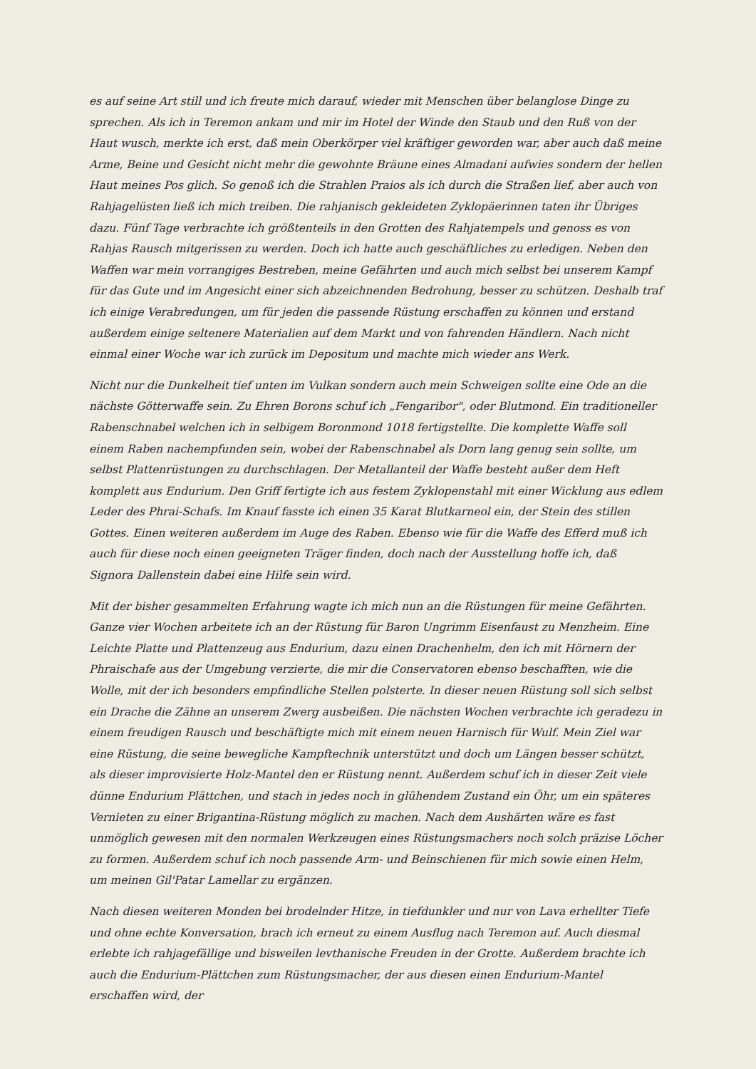es auf seine Art still und ich freute mich darauf, wieder mit Menschen über belanglose Dinge zu sprechen. Als ich in Teremon ankam und mir im Hotel der Winde den Staub und den Ruß von der Haut wusch, merkte ich erst, daß mein Oberkörper viel kräftiger geworden war, aber auch daß meine Arme, Beine und Gesicht nicht mehr die gewohnte Bräune eines Almadani aufwies sondern der hellen Haut meines Pos glich. So genoß ich die Strahlen Praios als ich durch die Straßen lief, aber auch von Rahjagelüsten ließ ich mich treiben. Die rahjanisch gekleideten Zyklopäerinnen taten ihr Übriges dazu. Fünf Tage verbrachte ich größtenteils in den Grotten des Rahjatempels und genoss es von Rahjas Rausch mitgerissen zu werden. Doch ich hatte auch geschäftliches zu erledigen. Neben den Waffen war mein vorrangiges Bestreben, meine Gefährten und auch mich selbst bei unserem Kampf für das Gute und im Angesicht einer sich abzeichnenden Bedrohung, besser zu schützen. Deshalb traf ich einige Verabredungen, um für jeden die passende Rüstung erschaffen zu können und erstand außerdem einige seltenere Materialien auf dem Markt und von fahrenden Händlern. Nach nicht einmal einer Woche war ich zurück im Depositum und machte mich wieder ans Werk.
Nicht nur die Dunkelheit tief unten im Vulkan sondern auch mein Schweigen sollte eine Ode an die nächste Götterwaffe sein. Zu Ehren Borons schuf ich „Fengaribor", oder Blutmond. Ein traditioneller Rabenschnabel welchen ich in selbigem Boronmond 1018 fertigstellte. Die komplette Waffe soll einem Raben nachempfunden sein, wobei der Rabenschnabel als Dorn lang genug sein sollte, um selbst Plattenrüstungen zu durchschlagen. Der Metallanteil der Waffe besteht außer dem Heft komplett aus Endurium. Den Griff fertigte ich aus festem Zyklopenstahl mit einer Wicklung aus edlem Leder des Phrai-Schafs. Im Knauf fasste ich einen 35 Karat Blutkarneol ein, der Stein des stillen Gottes. Einen weiteren außerdem im Auge des Raben. Ebenso wie für die Waffe des Efferd muß ich auch für diese noch einen geeigneten Träger finden, doch nach der Ausstellung hoffe ich, daß Signora Dallenstein dabei eine Hilfe sein wird.
Mit der bisher gesammelten Erfahrung wagte ich mich nun an die Rüstungen für meine Gefährten. Ganze vier Wochen arbeitete ich an der Rüstung für Baron Ungrimm Eisenfaust zu Menzheim. Eine Leichte Platte und Plattenzeug aus Endurium, dazu einen Drachenhelm, den ich mit Hörnern der Phraischafe aus der Umgebung verzierte, die mir die Conservatoren ebenso beschafften, wie die Wolle, mit der ich besonders empfindliche Stellen polsterte. In dieser neuen Rüstung soll sich selbst ein Drache die Zähne an unserem Zwerg ausbeißen. Die nächsten Wochen verbrachte ich geradezu in einem freudigen Rausch und beschäftigte mich mit einem neuen Harnisch für Wulf. Mein Ziel war eine Rüstung, die seine bewegliche Kampftechnik unterstützt und doch um Längen besser schützt, als dieser improvisierte Holz-Mantel den er Rüstung nennt. Außerdem schuf ich in dieser Zeit viele dünne Endurium Plättchen, und stach in jedes noch in glühendem Zustand ein Öhr, um ein späteres Vernieten zu einer Brigantina-Rüstung möglich zu machen. Nach dem Aushärten wäre es fast unmöglich gewesen mit den normalen Werkzeugen eines Rüstungsmachers noch solch präzise Löcher zu formen. Außerdem schuf ich noch passende Arm- und Beinschienen für mich sowie einen Helm, um meinen Gil'Patar Lamellar zu ergänzen.
Nach diesen weiteren Monden bei brodelnder Hitze, in tiefdunkler und nur von Lava erhellter Tiefe und ohne echte Konversation, brach ich erneut zu einem Ausflug nach Teremon auf. Auch diesmal erlebte ich rahjagefällige und bisweilen levthanische Freuden in der Grotte. Außerdem brachte ich auch die Endurium-Plättchen zum Rüstungsmacher, der aus diesen einen Endurium-Mantel erschaffen wird, der